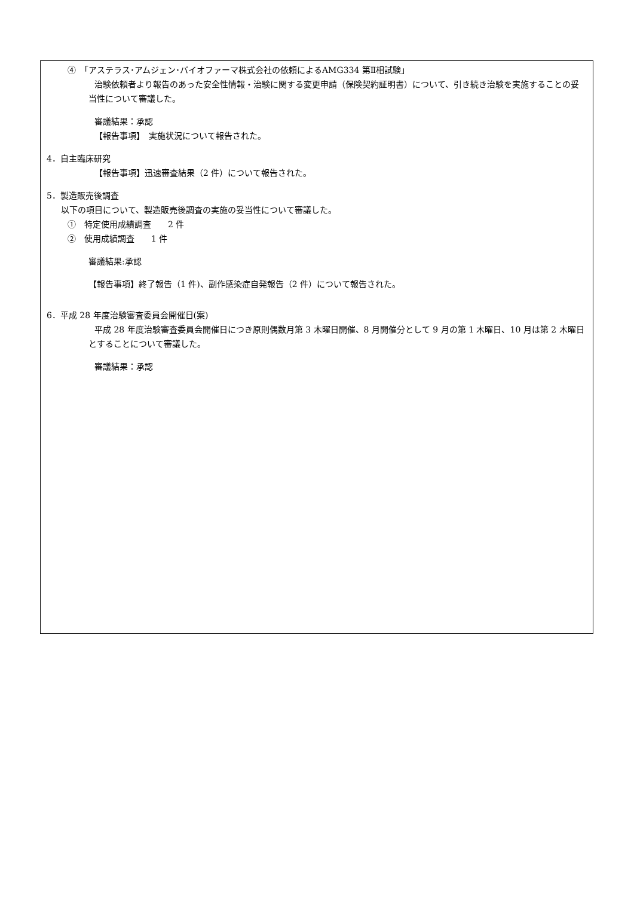④　「アステラス･アムジェン･バイオファーマ株式会社の依頼によるAMG334 第Ⅱ相試験」
治験依頼者より報告のあった安全性情報・治験に関する変更申請（保険契約証明書）について、引き続き治験を実施することの妥当性について審議した。
審議結果：承認
【報告事項】　実施状況について報告された。
4．自主臨床研究
【報告事項】迅速審査結果（2 件）について報告された。
5．製造販売後調査
以下の項目について、製造販売後調査の実施の妥当性について審議した。
①　特定使用成績調査　　2 件
②　使用成績調査　　1 件
審議結果:承認
【報告事項】終了報告（1 件)、副作感染症自発報告（2 件）について報告された。
6．平成 28 年度治験審査委員会開催日(案)
平成 28 年度治験審査委員会開催日につき原則偶数月第 3 木曜日開催、8 月開催分として 9 月の第 1 木曜日、10 月は第 2 木曜日とすることについて審議した。
審議結果：承認